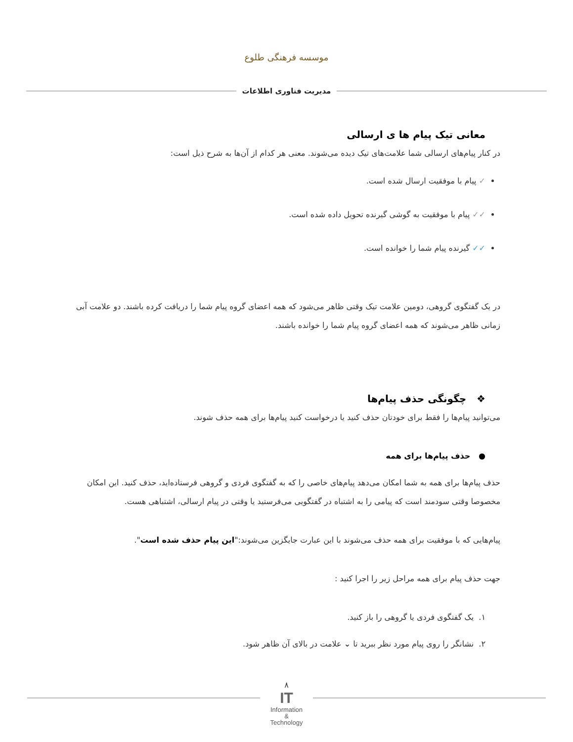موسسه فرهنگی طلوع
مدیریت فناوری اطلاعات
معانی تیک پیام ها ی ارسالی
در کنار پیام‌های ارسالی شما علامت‌های تیک دیده می‌شوند. معنی هر کدام از آن‌ها به شرح ذیل است:
✓ پیام با موفقیت ارسال شده است.
✓✓ پیام با موفقیت به گوشی گیرنده تحویل داده شده است.
✓✓ گیرنده پیام شما را خوانده است.
در یک گفتگوی گروهی، دومین علامت تیک وقتی ظاهر می‌شود که همه اعضای گروه پیام شما را دریافت کرده باشند. دو علامت آبی زمانی ظاهر می‌شوند که همه اعضای گروه پیام شما را خوانده باشند.
❖ چگونگی حذف پیام‌ها
می‌توانید پیام‌ها را فقط برای خودتان حذف کنید یا درخواست کنید پیام‌ها برای همه حذف شوند.
● حذف پیام‌ها برای همه
حذف پیام‌ها برای همه به شما امکان می‌دهد پیام‌های خاصی را که به گفتگوی فردی و گروهی فرستاده‌اید، حذف کنید. این امکان مخصوصا وقتی سودمند است که پیامی را به اشتباه در گفتگویی می‌فرستید یا وقتی در پیام ارسالی، اشتباهی هست.
پیام‌هایی که با موفقیت برای همه حذف می‌شوند با این عبارت جایگزین می‌شوند:"این پیام حذف شده است".
جهت حذف پیام برای همه مراحل زیر را اجرا کنید :
۱. یک گفتگوی فردی یا گروهی را باز کنید.
۲. نشانگر را روی پیام مورد نظر ببرید تا ⌄ علامت در بالای آن ظاهر شود.
۸
IT
Information
&
Technology